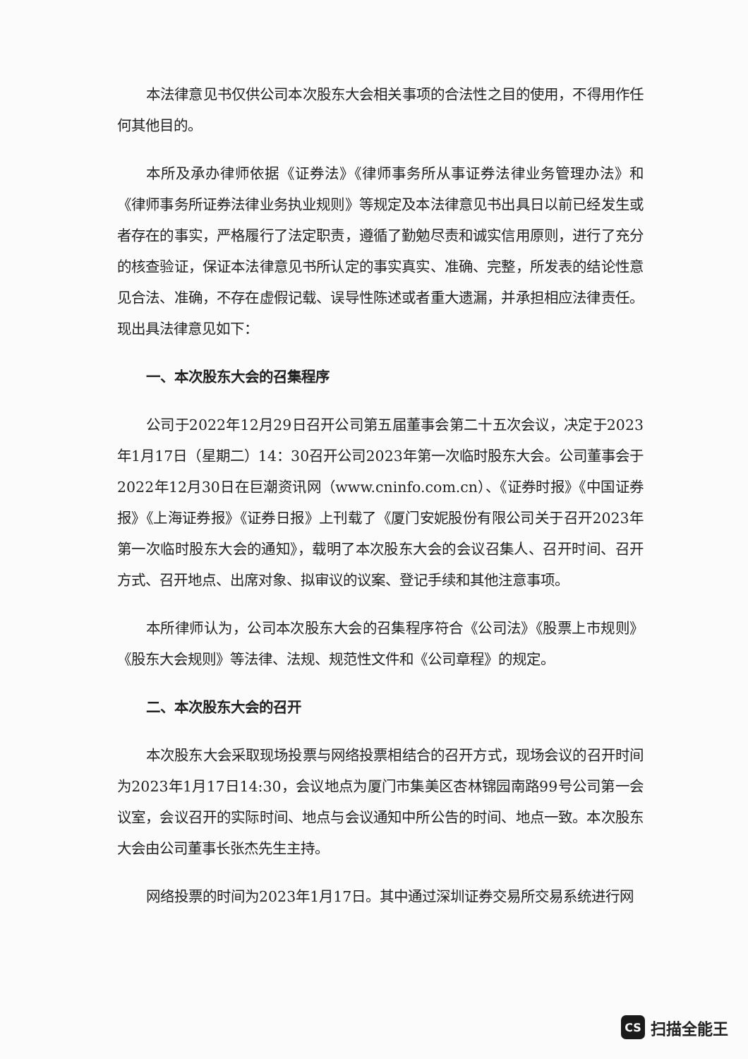本法律意见书仅供公司本次股东大会相关事项的合法性之目的使用，不得用作任何其他目的。
本所及承办律师依据《证券法》《律师事务所从事证券法律业务管理办法》和《律师事务所证券法律业务执业规则》等规定及本法律意见书出具日以前已经发生或者存在的事实，严格履行了法定职责，遵循了勤勉尽责和诚实信用原则，进行了充分的核查验证，保证本法律意见书所认定的事实真实、准确、完整，所发表的结论性意见合法、准确，不存在虚假记载、误导性陈述或者重大遗漏，并承担相应法律责任。现出具法律意见如下：
一、本次股东大会的召集程序
公司于2022年12月29日召开公司第五届董事会第二十五次会议，决定于2023年1月17日（星期二）14：30召开公司2023年第一次临时股东大会。公司董事会于2022年12月30日在巨潮资讯网（www.cninfo.com.cn）、《证券时报》《中国证券报》《上海证券报》《证券日报》上刊载了《厦门安妮股份有限公司关于召开2023年第一次临时股东大会的通知》，载明了本次股东大会的会议召集人、召开时间、召开方式、召开地点、出席对象、拟审议的议案、登记手续和其他注意事项。
本所律师认为，公司本次股东大会的召集程序符合《公司法》《股票上市规则》《股东大会规则》等法律、法规、规范性文件和《公司章程》的规定。
二、本次股东大会的召开
本次股东大会采取现场投票与网络投票相结合的召开方式，现场会议的召开时间为2023年1月17日14:30，会议地点为厦门市集美区杏林锦园南路99号公司第一会议室，会议召开的实际时间、地点与会议通知中所公告的时间、地点一致。本次股东大会由公司董事长张杰先生主持。
网络投票的时间为2023年1月17日。其中通过深圳证券交易所交易系统进行网
CS
扫描全能王